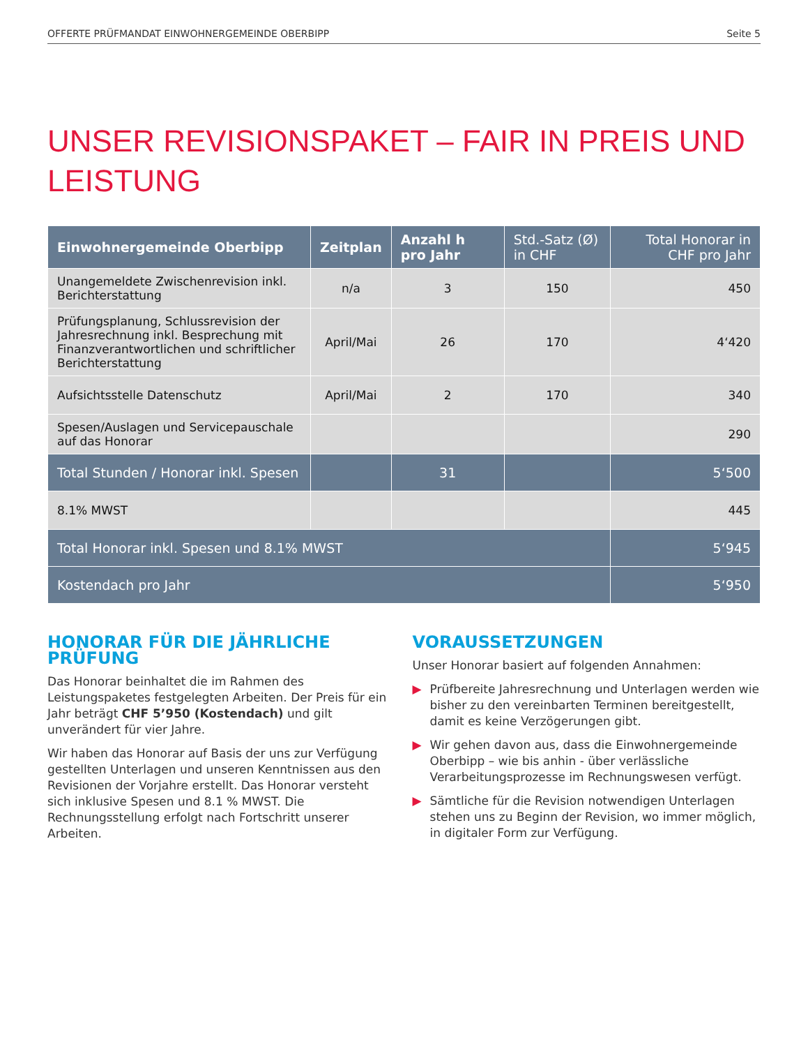OFFERTE PRÜFMANDAT EINWOHNERGEMEINDE OBERBIPP Seite 5
UNSER REVISIONSPAKET – FAIR IN PREIS UND LEISTUNG
| Einwohnergemeinde Oberbipp | Zeitplan | Anzahl h pro Jahr | Std.-Satz (Ø) in CHF | Total Honorar in CHF pro Jahr |
| --- | --- | --- | --- | --- |
| Unangemeldete Zwischenrevision inkl. Berichterstattung | n/a | 3 | 150 | 450 |
| Prüfungsplanung, Schlussrevision der Jahresrechnung inkl. Besprechung mit Finanzverantwortlichen und schriftlicher Berichterstattung | April/Mai | 26 | 170 | 4‘420 |
| Aufsichtsstelle Datenschutz | April/Mai | 2 | 170 | 340 |
| Spesen/Auslagen und Servicepauschale auf das Honorar | | | | 290 |
| Total Stunden / Honorar inkl. Spesen | | 31 | | 5‘500 |
| 8.1% MWST | | | | 445 |
| Total Honorar inkl. Spesen und 8.1% MWST | | | | 5‘945 |
| Kostendach pro Jahr | | | | 5‘950 |
HONORAR FÜR DIE JÄHRLICHE PRÜFUNG
Das Honorar beinhaltet die im Rahmen des Leistungspaketes festgelegten Arbeiten. Der Preis für ein Jahr beträgt CHF 5’950 (Kostendach) und gilt unverändert für vier Jahre.
Wir haben das Honorar auf Basis der uns zur Verfügung gestellten Unterlagen und unseren Kenntnissen aus den Revisionen der Vorjahre erstellt. Das Honorar versteht sich inklusive Spesen und 8.1 % MWST. Die Rechnungsstellung erfolgt nach Fortschritt unserer Arbeiten.
VORAUSSETZUNGEN
Unser Honorar basiert auf folgenden Annahmen:
▶ Prüfbereite Jahresrechnung und Unterlagen werden wie bisher zu den vereinbarten Terminen bereitgestellt, damit es keine Verzögerungen gibt.
▶ Wir gehen davon aus, dass die Einwohnergemeinde Oberbipp – wie bis anhin - über verlässliche Verarbeitungsprozesse im Rechnungswesen verfügt.
▶ Sämtliche für die Revision notwendigen Unterlagen stehen uns zu Beginn der Revision, wo immer möglich, in digitaler Form zur Verfügung.